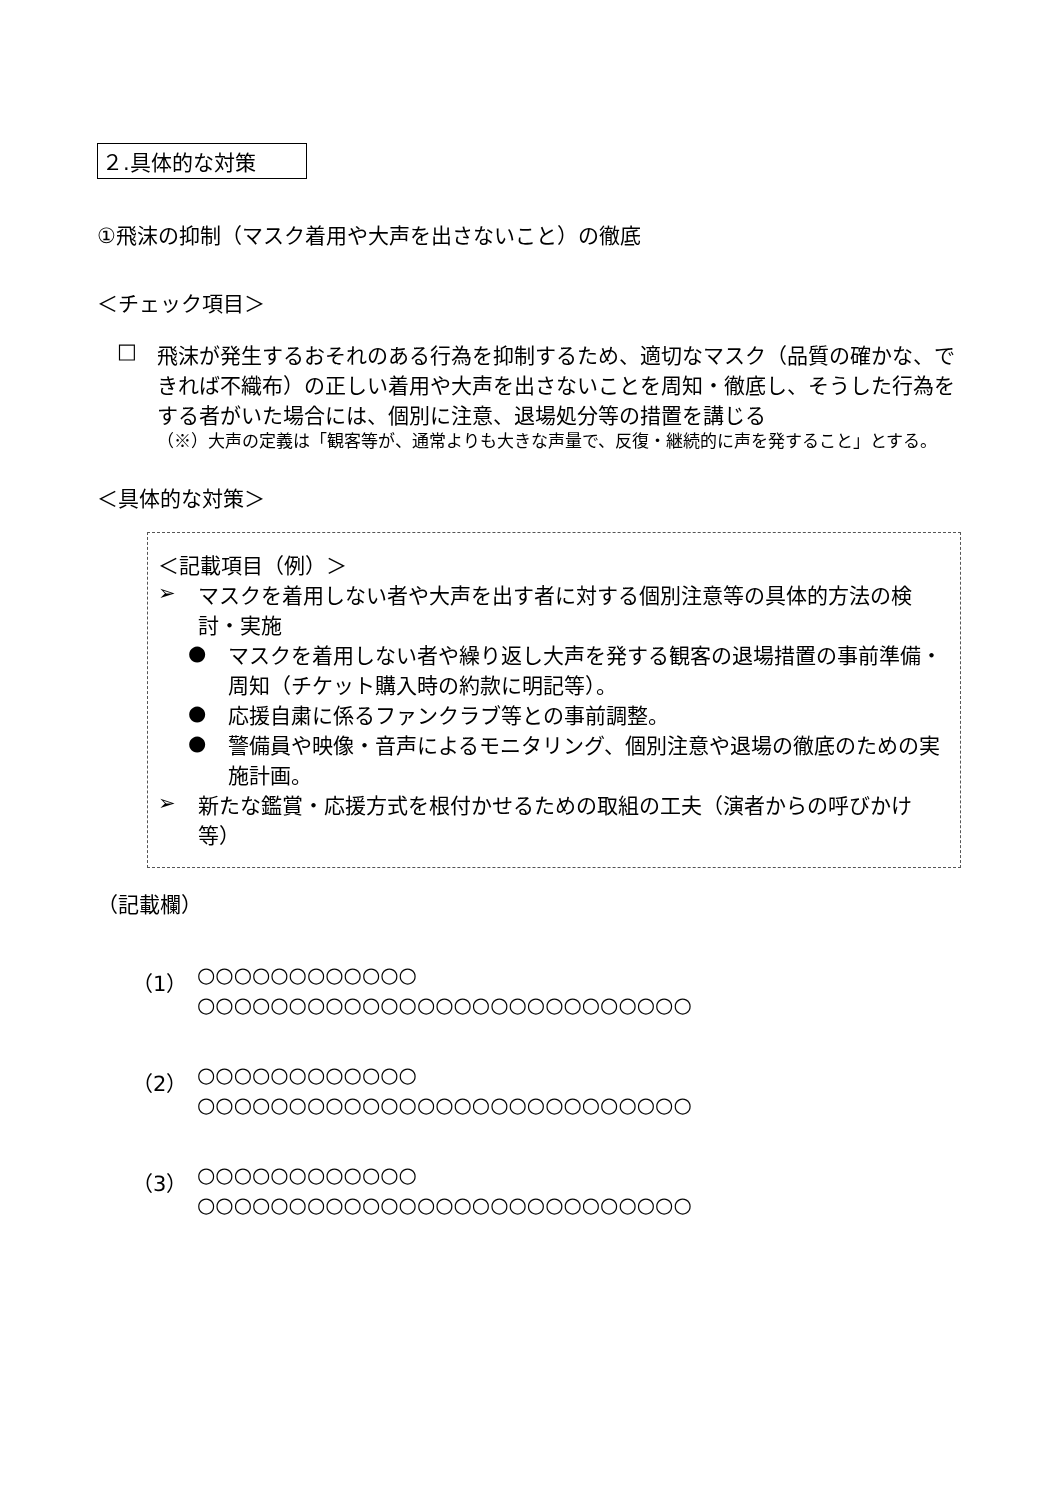２.具体的な対策
①飛沫の抑制（マスク着用や大声を出さないこと）の徹底
＜チェック項目＞
□ 飛沫が発生するおそれのある行為を抑制するため、適切なマスク（品質の確かな、できれば不織布）の正しい着用や大声を出さないことを周知・徹底し、そうした行為をする者がいた場合には、個別に注意、退場処分等の措置を講じる
（※）大声の定義は「観客等が、通常よりも大きな声量で、反復・継続的に声を発すること」とする。
＜具体的な対策＞
＜記載項目（例）＞
➢
マスクを着用しない者や大声を出す者に対する個別注意等の具体的方法の検討・実施
●
マスクを着用しない者や繰り返し大声を発する観客の退場措置の事前準備・周知（チケット購入時の約款に明記等）。
●
応援自粛に係るファンクラブ等との事前調整。
●
警備員や映像・音声によるモニタリング、個別注意や退場の徹底のための実施計画。
➢
新たな鑑賞・応援方式を根付かせるための取組の工夫（演者からの呼びかけ等）
（記載欄）
（1）
○○○○○○○○○○○○
○○○○○○○○○○○○○○○○○○○○○○○○○○○
（2）
○○○○○○○○○○○○
○○○○○○○○○○○○○○○○○○○○○○○○○○○
（3）
○○○○○○○○○○○○
○○○○○○○○○○○○○○○○○○○○○○○○○○○